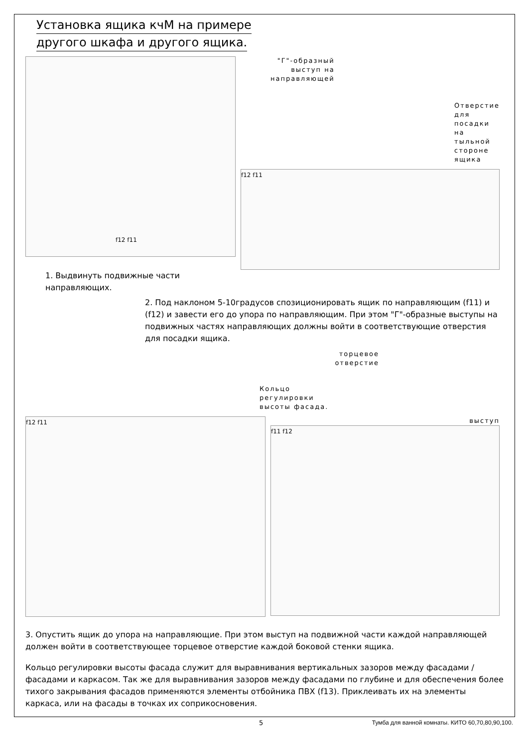Установка ящика кчМ на примере
другого шкафа и другого ящика.
f12 f11
"Г"-образный
выступ на
направляющей
Отверстие
для
посадки
на
тыльной
стороне
ящика
f12 f11
1. Выдвинуть подвижные части
направляющих.
2. Под наклоном 5-10градусов спозиционировать ящик по направляющим (f11) и (f12) и завести его до упора по направляющим. При этом "Г"-образные выступы на подвижных частях направляющих должны войти в соответствующие отверстия для посадки ящика.
Кольцо
регулировки
высоты фасада.
торцевое
отверстие
f12 f11
выступ
f11 f12
3. Опустить ящик до упора на направляющие. При этом выступ на подвижной части каждой направляющей должен войти в соответствующее торцевое отверстие каждой боковой стенки ящика.
Кольцо регулировки высоты фасада служит для выравнивания вертикальных зазоров между фасадами / фасадами и каркасом. Так же для выравнивания зазоров между фасадами по глубине и для обеспечения более тихого закрывания фасадов применяются элементы отбойника ПВХ (f13). Приклеивать их на элементы каркаса, или на фасады в точках их соприкосновения.
5 Тумба для ванной комнаты. КИТО 60,70,80,90,100.